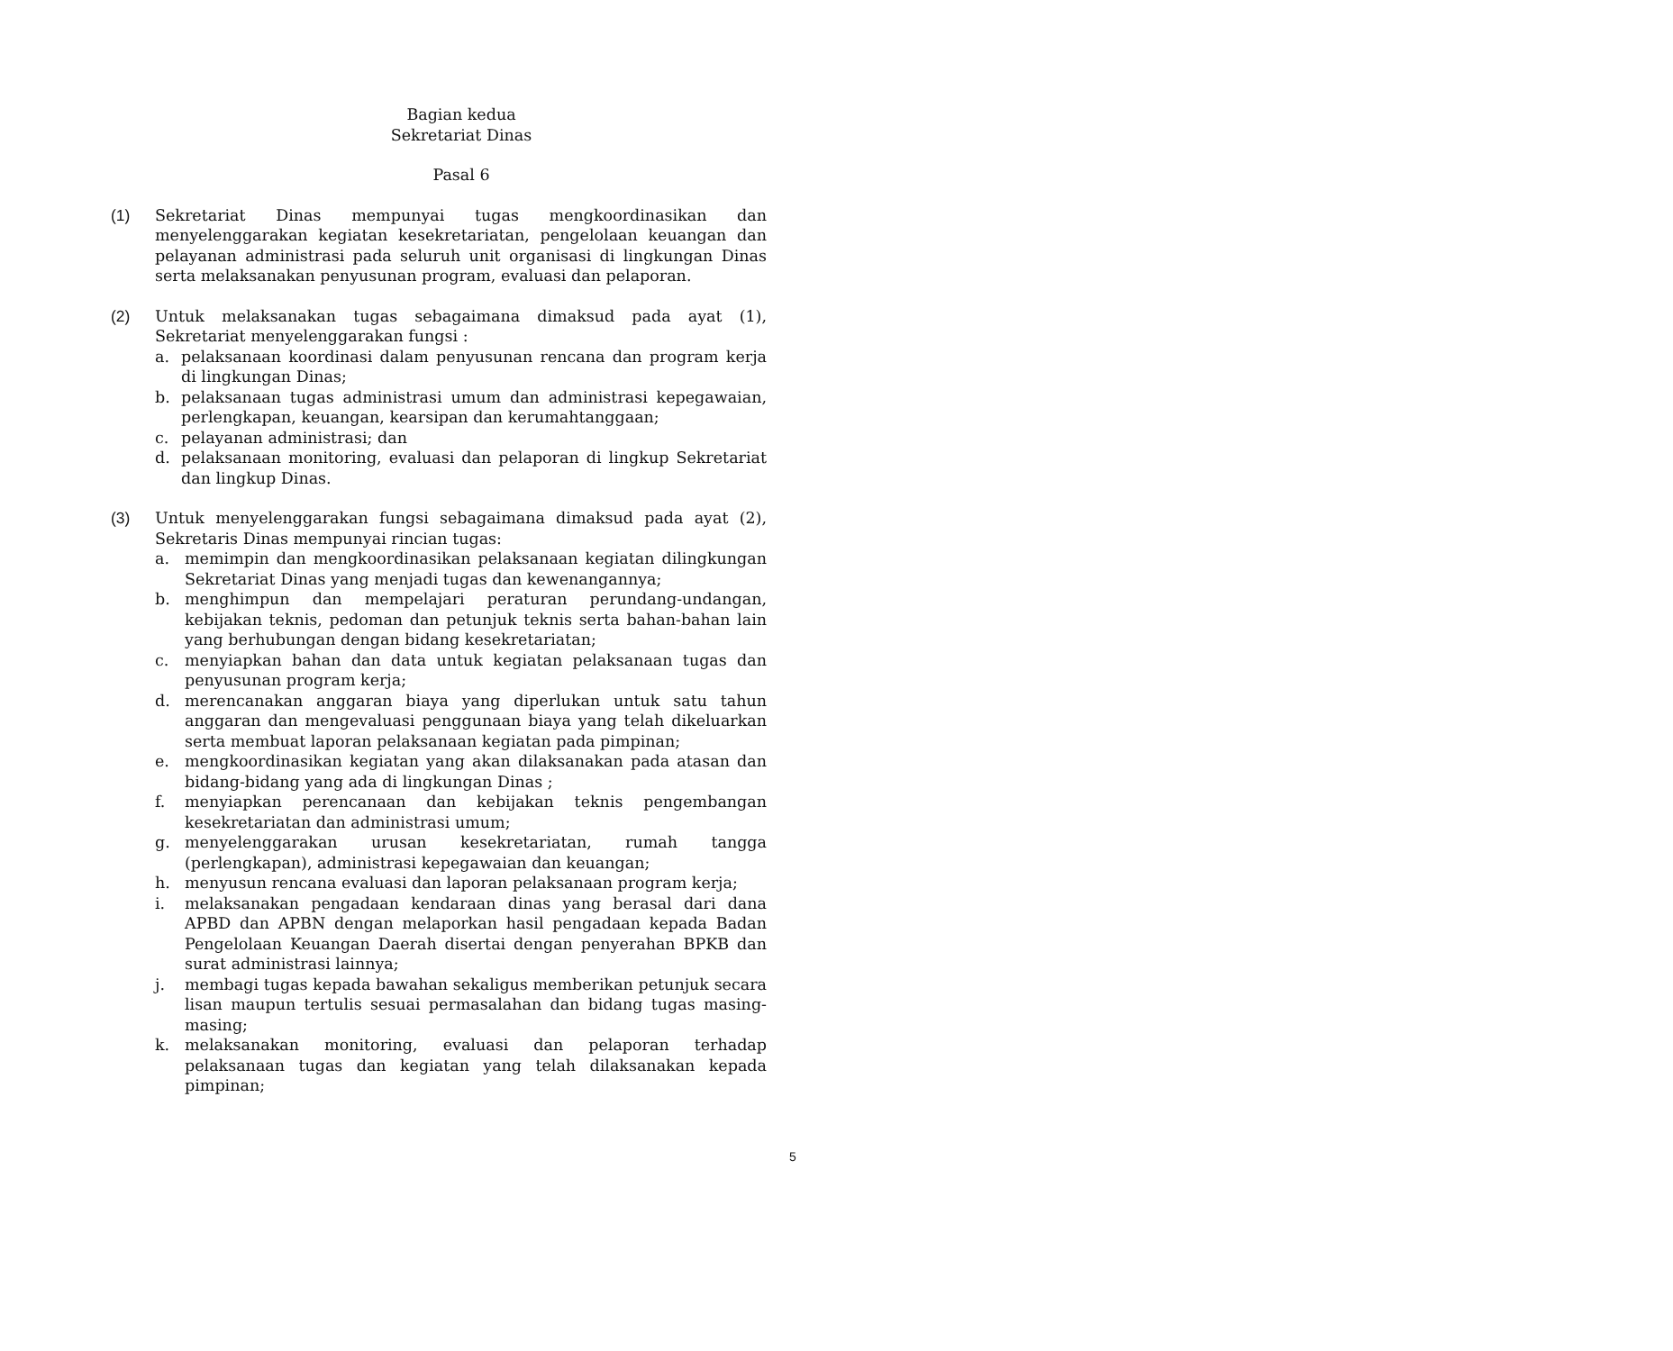Bagian kedua
Sekretariat Dinas
Pasal 6
(1) Sekretariat Dinas mempunyai tugas mengkoordinasikan dan menyelenggarakan kegiatan kesekretariatan, pengelolaan keuangan dan pelayanan administrasi pada seluruh unit organisasi di lingkungan Dinas serta melaksanakan penyusunan program, evaluasi dan pelaporan.
(2) Untuk melaksanakan tugas sebagaimana dimaksud pada ayat (1), Sekretariat menyelenggarakan fungsi :
a. pelaksanaan koordinasi dalam penyusunan rencana dan program kerja di lingkungan Dinas;
b. pelaksanaan tugas administrasi umum dan administrasi kepegawaian, perlengkapan, keuangan, kearsipan dan kerumahtanggaan;
c. pelayanan administrasi; dan
d. pelaksanaan monitoring, evaluasi dan pelaporan di lingkup Sekretariat dan lingkup Dinas.
(3) Untuk menyelenggarakan fungsi sebagaimana dimaksud pada ayat (2), Sekretaris Dinas mempunyai rincian tugas:
a. memimpin dan mengkoordinasikan pelaksanaan kegiatan dilingkungan Sekretariat Dinas yang menjadi tugas dan kewenangannya;
b. menghimpun dan mempelajari peraturan perundang-undangan, kebijakan teknis, pedoman dan petunjuk teknis serta bahan-bahan lain yang berhubungan dengan bidang kesekretariatan;
c. menyiapkan bahan dan data untuk kegiatan pelaksanaan tugas dan penyusunan program kerja;
d. merencanakan anggaran biaya yang diperlukan untuk satu tahun anggaran dan mengevaluasi penggunaan biaya yang telah dikeluarkan serta membuat laporan pelaksanaan kegiatan pada pimpinan;
e. mengkoordinasikan kegiatan yang akan dilaksanakan pada atasan dan bidang-bidang yang ada di lingkungan Dinas ;
f. menyiapkan perencanaan dan kebijakan teknis pengembangan kesekretariatan dan administrasi umum;
g. menyelenggarakan urusan kesekretariatan, rumah tangga (perlengkapan), administrasi kepegawaian dan keuangan;
h. menyusun rencana evaluasi dan laporan pelaksanaan program kerja;
i. melaksanakan pengadaan kendaraan dinas yang berasal dari dana APBD dan APBN dengan melaporkan hasil pengadaan kepada Badan Pengelolaan Keuangan Daerah disertai dengan penyerahan BPKB dan surat administrasi lainnya;
j. membagi tugas kepada bawahan sekaligus memberikan petunjuk secara lisan maupun tertulis sesuai permasalahan dan bidang tugas masing-masing;
k. melaksanakan monitoring, evaluasi dan pelaporan terhadap pelaksanaan tugas dan kegiatan yang telah dilaksanakan kepada pimpinan;
5